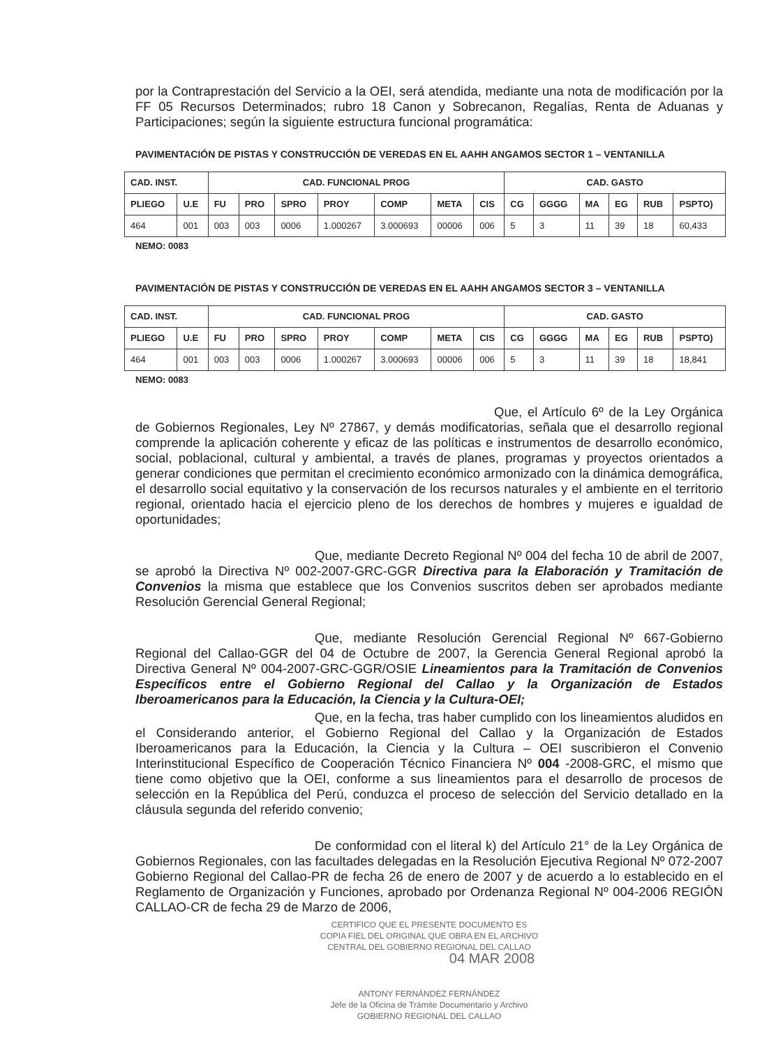por la Contraprestación del Servicio a la OEI, será atendida, mediante una nota de modificación por la FF 05 Recursos Determinados; rubro 18 Canon y Sobrecanon, Regalías, Renta de Aduanas y Participaciones; según la siguiente estructura funcional programática:
PAVIMENTACIÓN DE PISTAS Y CONSTRUCCIÓN DE VEREDAS EN EL AAHH ANGAMOS SECTOR 1 – VENTANILLA
| CAD. INST. | | CAD. FUNCIONAL PROG | | | | | | | CAD. GASTO | | | | | |
| --- | --- | --- | --- | --- | --- | --- | --- | --- | --- | --- | --- | --- | --- | --- |
| PLIEGO | U.E | FU | PRO | SPRO | PROY | COMP | META | CIS | CG | GGGG | MA | EG | RUB | PSPTO) |
| 464 | 001 | 003 | 003 | 0006 | 1.000267 | 3.000693 | 00006 | 006 | 5 | 3 | 11 | 39 | 18 | 60,433 |
NEMO: 0083
PAVIMENTACIÓN DE PISTAS Y CONSTRUCCIÓN DE VEREDAS EN EL AAHH ANGAMOS SECTOR 3 – VENTANILLA
| CAD. INST. | | CAD. FUNCIONAL PROG | | | | | | | CAD. GASTO | | | | | |
| --- | --- | --- | --- | --- | --- | --- | --- | --- | --- | --- | --- | --- | --- | --- |
| PLIEGO | U.E | FU | PRO | SPRO | PROY | COMP | META | CIS | CG | GGGG | MA | EG | RUB | PSPTO) |
| 464 | 001 | 003 | 003 | 0006 | 1.000267 | 3.000693 | 00006 | 006 | 5 | 3 | 11 | 39 | 18 | 18,841 |
NEMO: 0083
Que, el Artículo 6º de la Ley Orgánica de Gobiernos Regionales, Ley Nº 27867, y demás modificatorias, señala que el desarrollo regional comprende la aplicación coherente y eficaz de las políticas e instrumentos de desarrollo económico, social, poblacional, cultural y ambiental, a través de planes, programas y proyectos orientados a generar condiciones que permitan el crecimiento económico armonizado con la dinámica demográfica, el desarrollo social equitativo y la conservación de los recursos naturales y el ambiente en el territorio regional, orientado hacia el ejercicio pleno de los derechos de hombres y mujeres e igualdad de oportunidades;
Que, mediante Decreto Regional Nº 004 del fecha 10 de abril de 2007, se aprobó la Directiva Nº 002-2007-GRC-GGR Directiva para la Elaboración y Tramitación de Convenios la misma que establece que los Convenios suscritos deben ser aprobados mediante Resolución Gerencial General Regional;
Que, mediante Resolución Gerencial Regional Nº 667-Gobierno Regional del Callao-GGR del 04 de Octubre de 2007, la Gerencia General Regional aprobó la Directiva General Nº 004-2007-GRC-GGR/OSIE Lineamientos para la Tramitación de Convenios Específicos entre el Gobierno Regional del Callao y la Organización de Estados Iberoamericanos para la Educación, la Ciencia y la Cultura-OEI;
Que, en la fecha, tras haber cumplido con los lineamientos aludidos en el Considerando anterior, el Gobierno Regional del Callao y la Organización de Estados Iberoamericanos para la Educación, la Ciencia y la Cultura – OEI suscribieron el Convenio Interinstitucional Específico de Cooperación Técnico Financiera Nº 004 -2008-GRC, el mismo que tiene como objetivo que la OEI, conforme a sus lineamientos para el desarrollo de procesos de selección en la República del Perú, conduzca el proceso de selección del Servicio detallado en la cláusula segunda del referido convenio;
De conformidad con el literal k) del Artículo 21° de la Ley Orgánica de Gobiernos Regionales, con las facultades delegadas en la Resolución Ejecutiva Regional Nº 072-2007 Gobierno Regional del Callao-PR de fecha 26 de enero de 2007 y de acuerdo a lo establecido en el Reglamento de Organización y Funciones, aprobado por Ordenanza Regional Nº 004-2006 REGIÓN CALLAO-CR de fecha 29 de Marzo de 2006,
CERTIFICO QUE EL PRESENTE DOCUMENTO ES
COPIA FIEL DEL ORIGINAL QUE OBRA EN EL ARCHIVO
CENTRAL DEL GOBIERNO REGIONAL DEL CALLAO
04 MAR 2008
ANTONY FERNÁNDEZ FERNÁNDEZ
Jefe de la Oficina de Trámite Documentario y Archivo
GOBIERNO REGIONAL DEL CALLAO